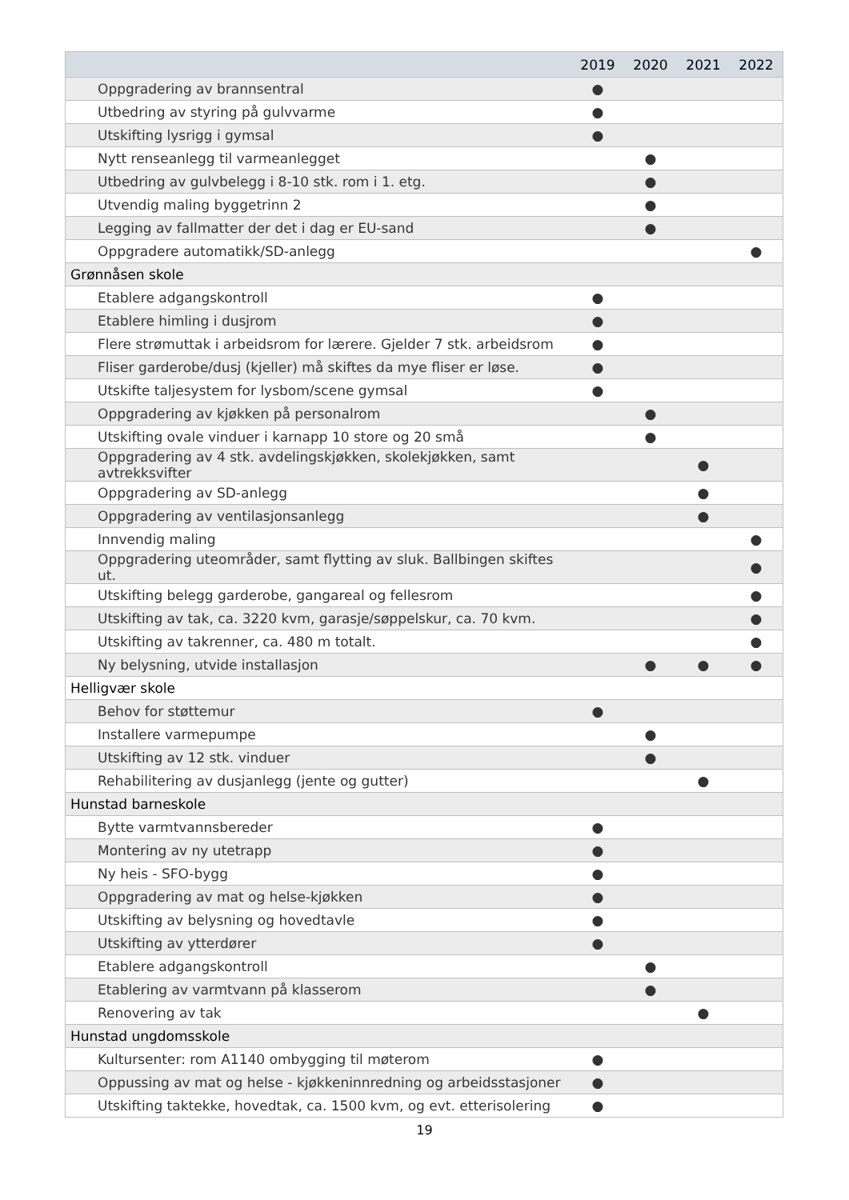| | 2019 | 2020 | 2021 | 2022 |
| --- | --- | --- | --- | --- |
| Oppgradering av brannsentral | ● | | | |
| Utbedring av styring på gulvvarme | ● | | | |
| Utskifting lysrigg i gymsal | ● | | | |
| Nytt renseanlegg til varmeanlegget | | ● | | |
| Utbedring av gulvbelegg i 8-10 stk. rom i 1. etg. | | ● | | |
| Utvendig maling byggetrinn 2 | | ● | | |
| Legging av fallmatter der det i dag er EU-sand | | ● | | |
| Oppgradere automatikk/SD-anlegg | | | | ● |
| Grønnåsen skole | | | | |
| Etablere adgangskontroll | ● | | | |
| Etablere himling i dusjrom | ● | | | |
| Flere strømuttak i arbeidsrom for lærere. Gjelder 7 stk. arbeidsrom | ● | | | |
| Fliser garderobe/dusj (kjeller) må skiftes da mye fliser er løse. | ● | | | |
| Utskifte taljesystem for lysbom/scene gymsal | ● | | | |
| Oppgradering av kjøkken på personalrom | | ● | | |
| Utskifting ovale vinduer i karnapp 10 store og 20 små | | ● | | |
| Oppgradering av 4 stk. avdelingskjøkken, skolekjøkken, samt avtrekksvifter | | | ● | |
| Oppgradering av SD-anlegg | | | ● | |
| Oppgradering av ventilasjonsanlegg | | | ● | |
| Innvendig maling | | | | ● |
| Oppgradering uteområder, samt flytting av sluk. Ballbingen skiftes ut. | | | | ● |
| Utskifting belegg garderobe, gangareal og fellesrom | | | | ● |
| Utskifting av tak, ca. 3220 kvm, garasje/søppelskur, ca. 70 kvm. | | | | ● |
| Utskifting av takrenner, ca. 480 m totalt. | | | | ● |
| Ny belysning, utvide installasjon | | ● | ● | ● |
| Helligvær skole | | | | |
| Behov for støttemur | ● | | | |
| Installere varmepumpe | | ● | | |
| Utskifting av 12 stk. vinduer | | ● | | |
| Rehabilitering av dusjanlegg (jente og gutter) | | | ● | |
| Hunstad barneskole | | | | |
| Bytte varmtvannsbereder | ● | | | |
| Montering av ny utetrapp | ● | | | |
| Ny heis - SFO-bygg | ● | | | |
| Oppgradering av mat og helse-kjøkken | ● | | | |
| Utskifting av belysning og hovedtavle | ● | | | |
| Utskifting av ytterdører | ● | | | |
| Etablere adgangskontroll | | ● | | |
| Etablering av varmtvann på klasserom | | ● | | |
| Renovering av tak | | | ● | |
| Hunstad ungdomsskole | | | | |
| Kultursenter: rom A1140 ombygging til møterom | ● | | | |
| Oppussing av mat og helse - kjøkkeninnredning og arbeidsstasjoner | ● | | | |
| Utskifting taktekke, hovedtak, ca. 1500 kvm, og evt. etterisolering | ● | | | |
19